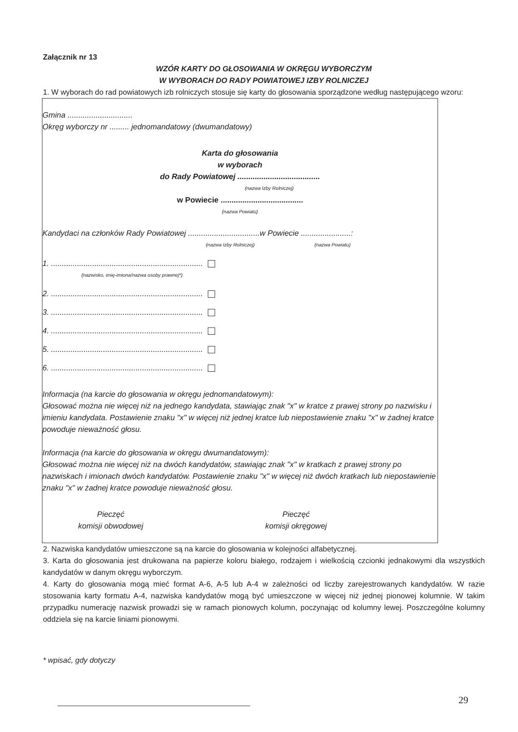Załącznik nr 13
WZÓR KARTY DO GŁOSOWANIA W OKRĘGU WYBORCZYM
W WYBORACH DO RADY POWIATOWEJ IZBY ROLNICZEJ
1. W wyborach do rad powiatowych izb rolniczych stosuje się karty do głosowania sporządzone według następującego wzoru:
Gmina ..............................
Okręg wyborczy nr ......... jednomandatowy (dwumandatowy)
Karta do głosowania
w wyborach
do Rady Powiatowej ......................................
(nazwa Izby Rolniczej)
w Powiecie ......................................
(nazwa Powiatu)
Kandydaci na członków Rady Powiatowej .................................w Powiecie .......................:
(nazwa Izby Rolniczej) (nazwa Powiatu)
1. ......................................................................
(nazwisko, imię-imiona/nazwa osoby prawnej*)
2. ......................................................................
3. ......................................................................
4. ......................................................................
5. ......................................................................
6. ......................................................................
Informacja (na karcie do głosowania w okręgu jednomandatowym):
Głosować można nie więcej niż na jednego kandydata, stawiając znak "x" w kratce z prawej strony po nazwisku i imieniu kandydata. Postawienie znaku "x" w więcej niż jednej kratce lub niepostawienie znaku "x" w żadnej kratce powoduje nieważność głosu.
Informacja (na karcie do głosowania w okręgu dwumandatowym):
Głosować można nie więcej niż na dwóch kandydatów, stawiając znak "x" w kratkach z prawej strony po nazwiskach i imionach dwóch kandydatów. Postawienie znaku "x" w więcej niż dwóch kratkach lub niepostawienie znaku "x" w żadnej kratce powoduje nieważność głosu.
Pieczęć
komisji obwodowej
Pieczęć
komisji okręgowej
2. Nazwiska kandydatów umieszczone są na karcie do głosowania w kolejności alfabetycznej.
3. Karta do głosowania jest drukowana na papierze koloru białego, rodzajem i wielkością czcionki jednakowymi dla wszystkich kandydatów w danym okręgu wyborczym.
4. Karty do głosowania mogą mieć format A-6, A-5 lub A-4 w zależności od liczby zarejestrowanych kandydatów. W razie stosowania karty formatu A-4, nazwiska kandydatów mogą być umieszczone w więcej niż jednej pionowej kolumnie. W takim przypadku numerację nazwisk prowadzi się w ramach pionowych kolumn, poczynając od kolumny lewej. Poszczególne kolumny oddziela się na karcie liniami pionowymi.
* wpisać, gdy dotyczy
29